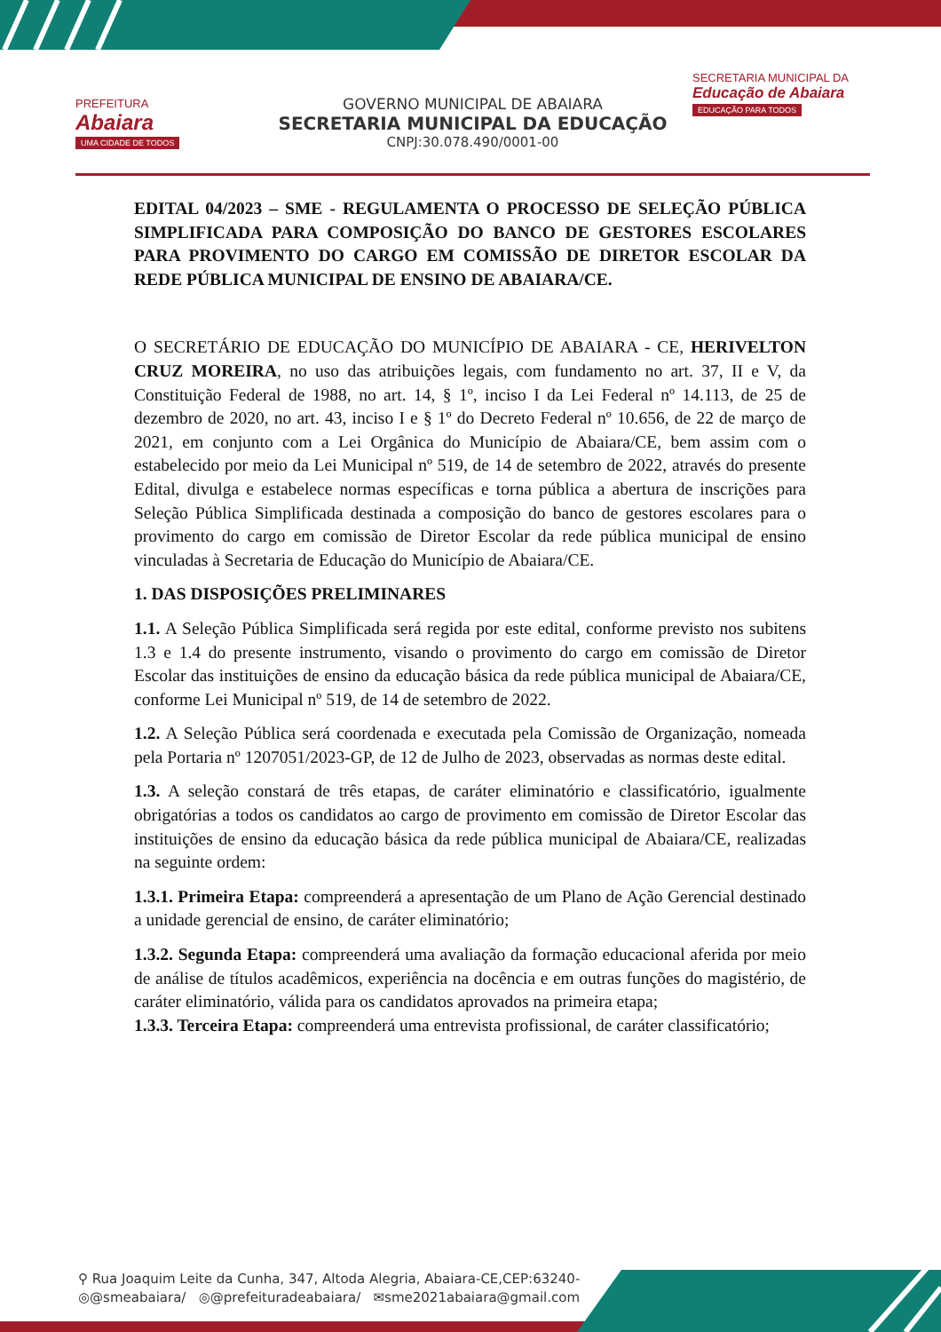PREFEITURA
Abaiara
UMA CIDADE DE TODOS
GOVERNO MUNICIPAL DE ABAIARA
SECRETARIA MUNICIPAL DA EDUCAÇÃO
CNPJ:30.078.490/0001-00
SECRETARIA MUNICIPAL DA
Educação de Abaiara
EDUCAÇÃO PARA TODOS
EDITAL 04/2023 – SME - REGULAMENTA O PROCESSO DE SELEÇÃO PÚBLICA SIMPLIFICADA PARA COMPOSIÇÃO DO BANCO DE GESTORES ESCOLARES PARA PROVIMENTO DO CARGO EM COMISSÃO DE DIRETOR ESCOLAR DA REDE PÚBLICA MUNICIPAL DE ENSINO DE ABAIARA/CE.
O SECRETÁRIO DE EDUCAÇÃO DO MUNICÍPIO DE ABAIARA - CE, HERIVELTON CRUZ MOREIRA, no uso das atribuições legais, com fundamento no art. 37, II e V, da Constituição Federal de 1988, no art. 14, § 1º, inciso I da Lei Federal nº 14.113, de 25 de dezembro de 2020, no art. 43, inciso I e § 1º do Decreto Federal nº 10.656, de 22 de março de 2021, em conjunto com a Lei Orgânica do Município de Abaiara/CE, bem assim com o estabelecido por meio da Lei Municipal nº 519, de 14 de setembro de 2022, através do presente Edital, divulga e estabelece normas específicas e torna pública a abertura de inscrições para Seleção Pública Simplificada destinada a composição do banco de gestores escolares para o provimento do cargo em comissão de Diretor Escolar da rede pública municipal de ensino vinculadas à Secretaria de Educação do Município de Abaiara/CE.
1. DAS DISPOSIÇÕES PRELIMINARES
1.1. A Seleção Pública Simplificada será regida por este edital, conforme previsto nos subitens 1.3 e 1.4 do presente instrumento, visando o provimento do cargo em comissão de Diretor Escolar das instituições de ensino da educação básica da rede pública municipal de Abaiara/CE, conforme Lei Municipal nº 519, de 14 de setembro de 2022.
1.2. A Seleção Pública será coordenada e executada pela Comissão de Organização, nomeada pela Portaria nº 1207051/2023-GP, de 12 de Julho de 2023, observadas as normas deste edital.
1.3. A seleção constará de três etapas, de caráter eliminatório e classificatório, igualmente obrigatórias a todos os candidatos ao cargo de provimento em comissão de Diretor Escolar das instituições de ensino da educação básica da rede pública municipal de Abaiara/CE, realizadas na seguinte ordem:
1.3.1. Primeira Etapa: compreenderá a apresentação de um Plano de Ação Gerencial destinado a unidade gerencial de ensino, de caráter eliminatório;
1.3.2. Segunda Etapa: compreenderá uma avaliação da formação educacional aferida por meio de análise de títulos acadêmicos, experiência na docência e em outras funções do magistério, de caráter eliminatório, válida para os candidatos aprovados na primeira etapa;
1.3.3. Terceira Etapa: compreenderá uma entrevista profissional, de caráter classificatório;
⚲ Rua Joaquim Leite da Cunha, 347, Altoda Alegria, Abaiara-CE,CEP:63240-
◎@smeabaiara/ ◎@prefeituradeabaiara/ ✉sme2021abaiara@gmail.com